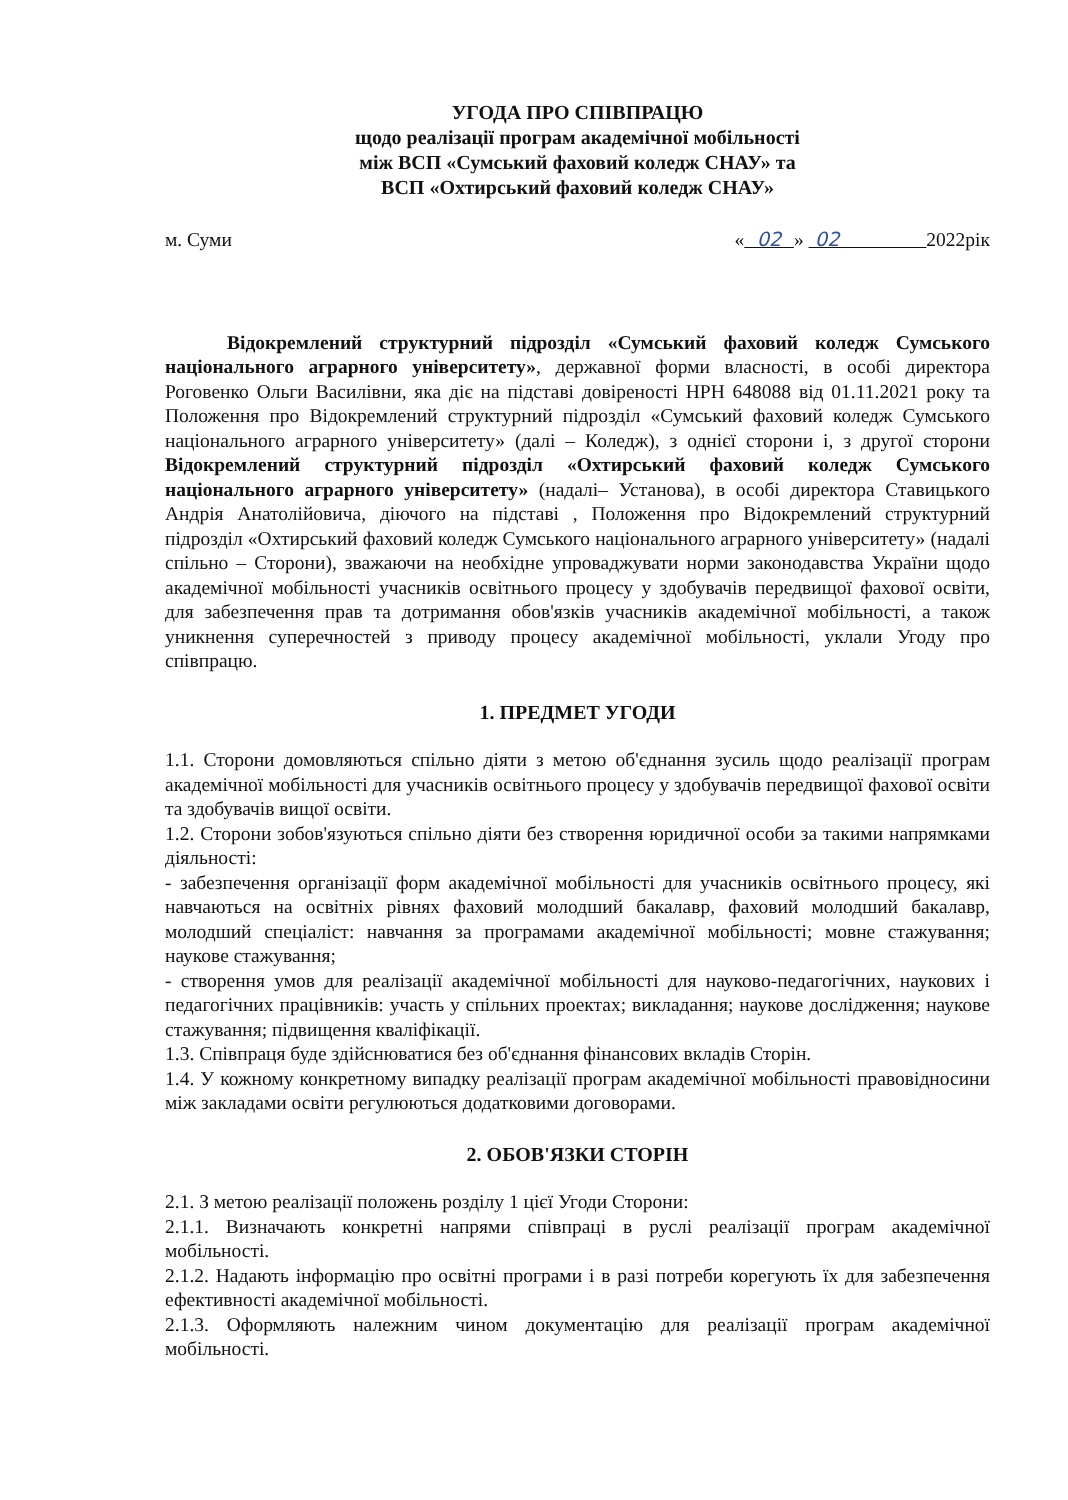УГОДА ПРО СПІВПРАЦЮ
щодо реалізації програм академічної мобільності
між ВСП «Сумський фаховий коледж СНАУ» та
ВСП «Охтирський фаховий коледж СНАУ»
м. Суми « 02 » 02 2022рік
Відокремлений структурний підрозділ «Сумський фаховий коледж Сумського національного аграрного університету», державної форми власності, в особі директора Роговенко Ольги Василівни, яка діє на підставі довіреності НРН 648088 від 01.11.2021 року та Положення про Відокремлений структурний підрозділ «Сумський фаховий коледж Сумського національного аграрного університету» (далі – Коледж), з однієї сторони і, з другої сторони Відокремлений структурний підрозділ «Охтирський фаховий коледж Сумського національного аграрного університету» (надалі– Установа), в особі директора Ставицького Андрія Анатолійовича, діючого на підставі , Положення про Відокремлений структурний підрозділ «Охтирський фаховий коледж Сумського національного аграрного університету» (надалі спільно – Сторони), зважаючи на необхідне упроваджувати норми законодавства України щодо академічної мобільності учасників освітнього процесу у здобувачів передвищої фахової освіти, для забезпечення прав та дотримання обов'язків учасників академічної мобільності, а також уникнення суперечностей з приводу процесу академічної мобільності, уклали Угоду про співпрацю.
1. ПРЕДМЕТ УГОДИ
1.1. Сторони домовляються спільно діяти з метою об'єднання зусиль щодо реалізації програм академічної мобільності для учасників освітнього процесу у здобувачів передвищої фахової освіти та здобувачів вищої освіти.
1.2. Сторони зобов'язуються спільно діяти без створення юридичної особи за такими напрямками діяльності:
- забезпечення організації форм академічної мобільності для учасників освітнього процесу, які навчаються на освітніх рівнях фаховий молодший бакалавр, фаховий молодший бакалавр, молодший спеціаліст: навчання за програмами академічної мобільності; мовне стажування; наукове стажування;
- створення умов для реалізації академічної мобільності для науково-педагогічних, наукових і педагогічних працівників: участь у спільних проектах; викладання; наукове дослідження; наукове стажування; підвищення кваліфікації.
1.3. Співпраця буде здійснюватися без об'єднання фінансових вкладів Сторін.
1.4. У кожному конкретному випадку реалізації програм академічної мобільності правовідносини між закладами освіти регулюються додатковими договорами.
2. ОБОВ'ЯЗКИ СТОРІН
2.1. З метою реалізації положень розділу 1 цієї Угоди Сторони:
2.1.1. Визначають конкретні напрями співпраці в руслі реалізації програм академічної мобільності.
2.1.2. Надають інформацію про освітні програми і в разі потреби корегують їх для забезпечення ефективності академічної мобільності.
2.1.3. Оформляють належним чином документацію для реалізації програм академічної мобільності.